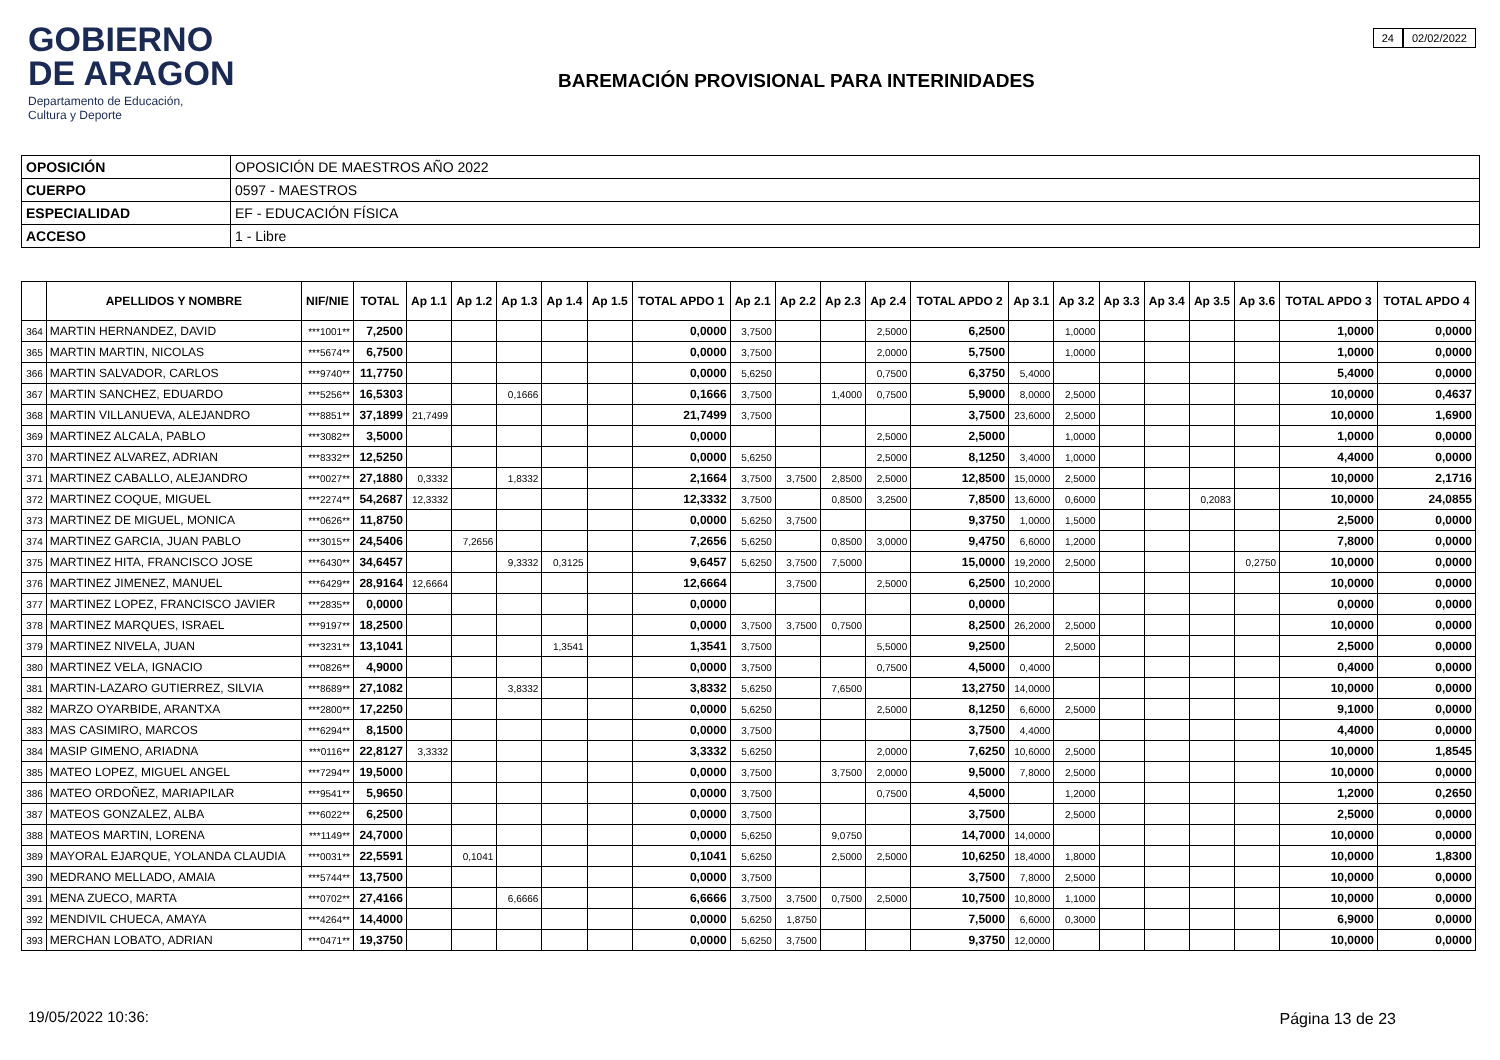GOBIERNO
DE ARAGON
Departamento de Educación,
Cultura y Deporte
24 02/02/2022
BAREMACIÓN PROVISIONAL PARA INTERINIDADES
| OPOSICIÓN | OPOSICIÓN DE MAESTROS AÑO 2022 |
| CUERPO | 0597 - MAESTROS |
| ESPECIALIDAD | EF - EDUCACIÓN FÍSICA |
| ACCESO | 1 - Libre |
| | APELLIDOS Y NOMBRE | NIF/NIE | TOTAL | Ap 1.1 | Ap 1.2 | Ap 1.3 | Ap 1.4 | Ap 1.5 | TOTAL APDO 1 | Ap 2.1 | Ap 2.2 | Ap 2.3 | Ap 2.4 | TOTAL APDO 2 | Ap 3.1 | Ap 3.2 | Ap 3.3 | Ap 3.4 | Ap 3.5 | Ap 3.6 | TOTAL APDO 3 | TOTAL APDO 4 |
| --- | --- | --- | --- | --- | --- | --- | --- | --- | --- | --- | --- | --- | --- | --- | --- | --- | --- | --- | --- | --- | --- | --- |
| 364 | MARTIN HERNANDEZ, DAVID | ***1001** | 7,2500 | | | | | | 0,0000 | 3,7500 | | | 2,5000 | 6,2500 | | 1,0000 | | | | | 1,0000 | 0,0000 |
| 365 | MARTIN MARTIN, NICOLAS | ***5674** | 6,7500 | | | | | | 0,0000 | 3,7500 | | | 2,0000 | 5,7500 | | 1,0000 | | | | | 1,0000 | 0,0000 |
| 366 | MARTIN SALVADOR, CARLOS | ***9740** | 11,7750 | | | | | | 0,0000 | 5,6250 | | | 0,7500 | 6,3750 | 5,4000 | | | | | | 5,4000 | 0,0000 |
| 367 | MARTIN SANCHEZ, EDUARDO | ***5256** | 16,5303 | | | 0,1666 | | | 0,1666 | 3,7500 | | 1,4000 | 0,7500 | 5,9000 | 8,0000 | 2,5000 | | | | | 10,0000 | 0,4637 |
| 368 | MARTIN VILLANUEVA, ALEJANDRO | ***8851** | 37,1899 | 21,7499 | | | | | 21,7499 | 3,7500 | | | | 3,7500 | 23,6000 | 2,5000 | | | | | 10,0000 | 1,6900 |
| 369 | MARTINEZ ALCALA, PABLO | ***3082** | 3,5000 | | | | | | 0,0000 | | | | 2,5000 | 2,5000 | | 1,0000 | | | | | 1,0000 | 0,0000 |
| 370 | MARTINEZ ALVAREZ, ADRIAN | ***8332** | 12,5250 | | | | | | 0,0000 | 5,6250 | | | 2,5000 | 8,1250 | 3,4000 | 1,0000 | | | | | 4,4000 | 0,0000 |
| 371 | MARTINEZ CABALLO, ALEJANDRO | ***0027** | 27,1880 | 0,3332 | | 1,8332 | | | 2,1664 | 3,7500 | 3,7500 | 2,8500 | 2,5000 | 12,8500 | 15,0000 | 2,5000 | | | | | 10,0000 | 2,1716 |
| 372 | MARTINEZ COQUE, MIGUEL | ***2274** | 54,2687 | 12,3332 | | | | | 12,3332 | 3,7500 | | 0,8500 | 3,2500 | 7,8500 | 13,6000 | 0,6000 | | | 0,2083 | | 10,0000 | 24,0855 |
| 373 | MARTINEZ DE MIGUEL, MONICA | ***0626** | 11,8750 | | | | | | 0,0000 | 5,6250 | 3,7500 | | | 9,3750 | 1,0000 | 1,5000 | | | | | 2,5000 | 0,0000 |
| 374 | MARTINEZ GARCIA, JUAN PABLO | ***3015** | 24,5406 | | 7,2656 | | | | 7,2656 | 5,6250 | | 0,8500 | 3,0000 | 9,4750 | 6,6000 | 1,2000 | | | | | 7,8000 | 0,0000 |
| 375 | MARTINEZ HITA, FRANCISCO JOSE | ***6430** | 34,6457 | | | 9,3332 | 0,3125 | | 9,6457 | 5,6250 | 3,7500 | 7,5000 | | 15,0000 | 19,2000 | 2,5000 | | | | 0,2750 | 10,0000 | 0,0000 |
| 376 | MARTINEZ JIMENEZ, MANUEL | ***6429** | 28,9164 | 12,6664 | | | | | 12,6664 | | 3,7500 | | 2,5000 | 6,2500 | 10,2000 | | | | | | 10,0000 | 0,0000 |
| 377 | MARTINEZ LOPEZ, FRANCISCO JAVIER | ***2835** | 0,0000 | | | | | | 0,0000 | | | | | 0,0000 | | | | | | | 0,0000 | 0,0000 |
| 378 | MARTINEZ MARQUES, ISRAEL | ***9197** | 18,2500 | | | | | | 0,0000 | 3,7500 | 3,7500 | 0,7500 | | 8,2500 | 26,2000 | 2,5000 | | | | | 10,0000 | 0,0000 |
| 379 | MARTINEZ NIVELA, JUAN | ***3231** | 13,1041 | | | | 1,3541 | | 1,3541 | 3,7500 | | | 5,5000 | 9,2500 | | 2,5000 | | | | | 2,5000 | 0,0000 |
| 380 | MARTINEZ VELA, IGNACIO | ***0826** | 4,9000 | | | | | | 0,0000 | 3,7500 | | | 0,7500 | 4,5000 | 0,4000 | | | | | | 0,4000 | 0,0000 |
| 381 | MARTIN-LAZARO GUTIERREZ, SILVIA | ***8689** | 27,1082 | | | 3,8332 | | | 3,8332 | 5,6250 | | 7,6500 | | 13,2750 | 14,0000 | | | | | | 10,0000 | 0,0000 |
| 382 | MARZO OYARBIDE, ARANTXA | ***2800** | 17,2250 | | | | | | 0,0000 | 5,6250 | | | 2,5000 | 8,1250 | 6,6000 | 2,5000 | | | | | 9,1000 | 0,0000 |
| 383 | MAS CASIMIRO, MARCOS | ***6294** | 8,1500 | | | | | | 0,0000 | 3,7500 | | | | 3,7500 | 4,4000 | | | | | | 4,4000 | 0,0000 |
| 384 | MASIP GIMENO, ARIADNA | ***0116** | 22,8127 | 3,3332 | | | | | 3,3332 | 5,6250 | | | 2,0000 | 7,6250 | 10,6000 | 2,5000 | | | | | 10,0000 | 1,8545 |
| 385 | MATEO LOPEZ, MIGUEL ANGEL | ***7294** | 19,5000 | | | | | | 0,0000 | 3,7500 | | 3,7500 | 2,0000 | 9,5000 | 7,8000 | 2,5000 | | | | | 10,0000 | 0,0000 |
| 386 | MATEO ORDOÑEZ, MARIAPILAR | ***9541** | 5,9650 | | | | | | 0,0000 | 3,7500 | | | 0,7500 | 4,5000 | | 1,2000 | | | | | 1,2000 | 0,2650 |
| 387 | MATEOS GONZALEZ, ALBA | ***6022** | 6,2500 | | | | | | 0,0000 | 3,7500 | | | | 3,7500 | | 2,5000 | | | | | 2,5000 | 0,0000 |
| 388 | MATEOS MARTIN, LORENA | ***1149** | 24,7000 | | | | | | 0,0000 | 5,6250 | | 9,0750 | | 14,7000 | 14,0000 | | | | | | 10,0000 | 0,0000 |
| 389 | MAYORAL EJARQUE, YOLANDA CLAUDIA | ***0031** | 22,5591 | | 0,1041 | | | | 0,1041 | 5,6250 | | 2,5000 | 2,5000 | 10,6250 | 18,4000 | 1,8000 | | | | | 10,0000 | 1,8300 |
| 390 | MEDRANO MELLADO, AMAIA | ***5744** | 13,7500 | | | | | | 0,0000 | 3,7500 | | | | 3,7500 | 7,8000 | 2,5000 | | | | | 10,0000 | 0,0000 |
| 391 | MENA ZUECO, MARTA | ***0702** | 27,4166 | | | 6,6666 | | | 6,6666 | 3,7500 | 3,7500 | 0,7500 | 2,5000 | 10,7500 | 10,8000 | 1,1000 | | | | | 10,0000 | 0,0000 |
| 392 | MENDIVIL CHUECA, AMAYA | ***4264** | 14,4000 | | | | | | 0,0000 | 5,6250 | 1,8750 | | | 7,5000 | 6,6000 | 0,3000 | | | | | 6,9000 | 0,0000 |
| 393 | MERCHAN LOBATO, ADRIAN | ***0471** | 19,3750 | | | | | | 0,0000 | 5,6250 | 3,7500 | | | 9,3750 | 12,0000 | | | | | | 10,0000 | 0,0000 |
19/05/2022 10:36: Página 13 de 23